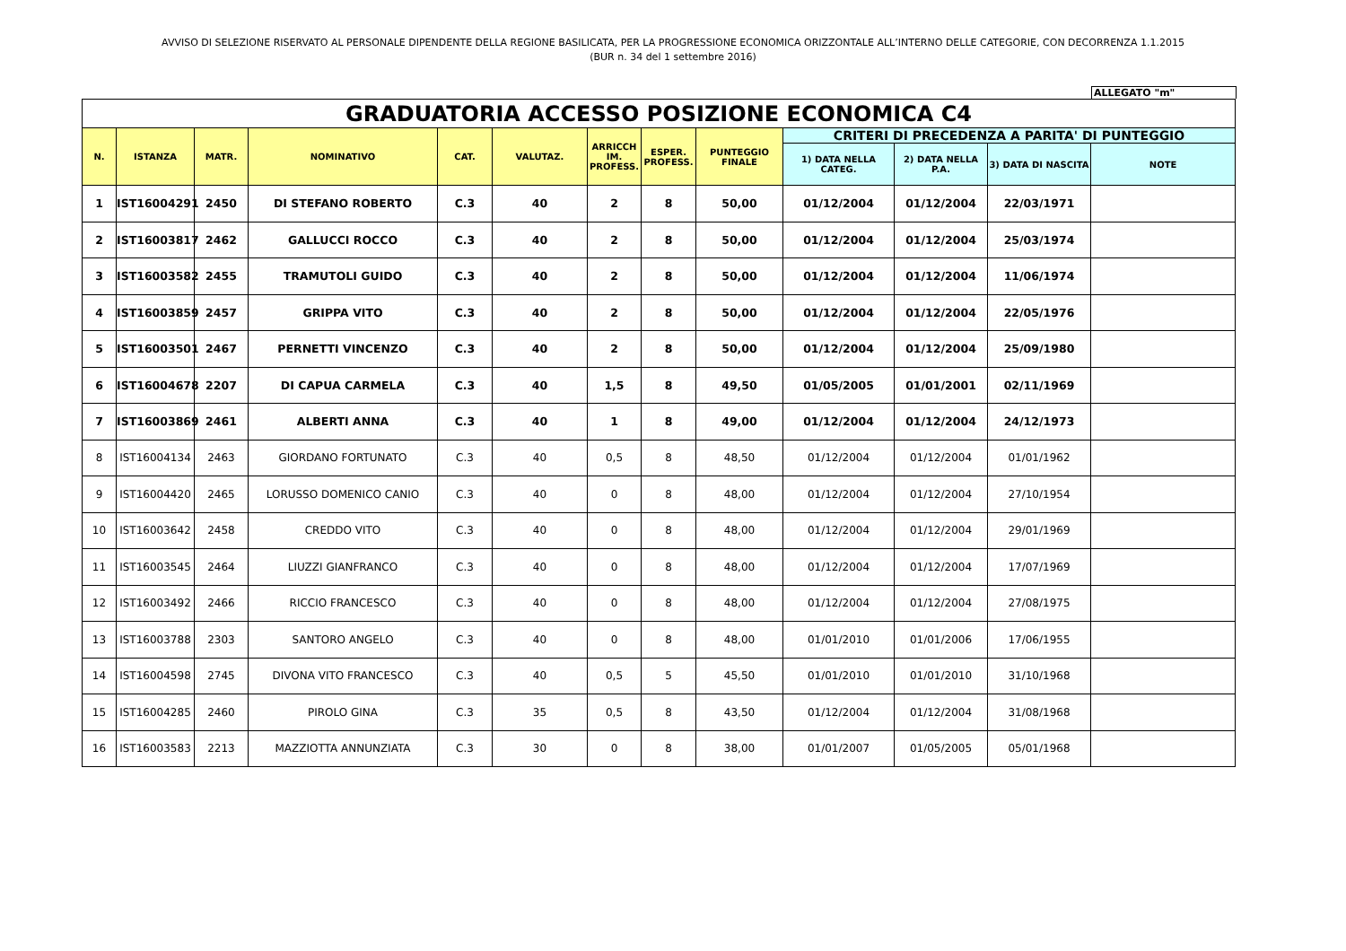AVVISO DI SELEZIONE RISERVATO AL PERSONALE DIPENDENTE DELLA REGIONE BASILICATA, PER LA PROGRESSIONE ECONOMICA ORIZZONTALE ALL’INTERNO DELLE CATEGORIE, CON DECORRENZA 1.1.2015
(BUR n. 34 del 1 settembre 2016)
ALLEGATO "m"
| GRADUATORIA ACCESSO POSIZIONE ECONOMICA C4 | | | | | | | | | | | | |
| N. | ISTANZA | MATR. | NOMINATIVO | CAT. | VALUTAZ. | ARRICCH IM. PROFESS. | ESPER. PROFESS. | PUNTEGGIO FINALE | CRITERI DI PRECEDENZA A PARITA' DI PUNTEGGIO | | | |
| | | | | | | | | | 1) DATA NELLA CATEG. | 2) DATA NELLA P.A. | 3) DATA DI NASCITA | NOTE |
| 1 | IST16004291 | 2450 | DI STEFANO ROBERTO | C.3 | 40 | 2 | 8 | 50,00 | 01/12/2004 | 01/12/2004 | 22/03/1971 | |
| 2 | IST16003817 | 2462 | GALLUCCI ROCCO | C.3 | 40 | 2 | 8 | 50,00 | 01/12/2004 | 01/12/2004 | 25/03/1974 | |
| 3 | IST16003582 | 2455 | TRAMUTOLI GUIDO | C.3 | 40 | 2 | 8 | 50,00 | 01/12/2004 | 01/12/2004 | 11/06/1974 | |
| 4 | IST16003859 | 2457 | GRIPPA VITO | C.3 | 40 | 2 | 8 | 50,00 | 01/12/2004 | 01/12/2004 | 22/05/1976 | |
| 5 | IST16003501 | 2467 | PERNETTI VINCENZO | C.3 | 40 | 2 | 8 | 50,00 | 01/12/2004 | 01/12/2004 | 25/09/1980 | |
| 6 | IST16004678 | 2207 | DI CAPUA CARMELA | C.3 | 40 | 1,5 | 8 | 49,50 | 01/05/2005 | 01/01/2001 | 02/11/1969 | |
| 7 | IST16003869 | 2461 | ALBERTI ANNA | C.3 | 40 | 1 | 8 | 49,00 | 01/12/2004 | 01/12/2004 | 24/12/1973 | |
| 8 | IST16004134 | 2463 | GIORDANO FORTUNATO | C.3 | 40 | 0,5 | 8 | 48,50 | 01/12/2004 | 01/12/2004 | 01/01/1962 | |
| 9 | IST16004420 | 2465 | LORUSSO DOMENICO CANIO | C.3 | 40 | 0 | 8 | 48,00 | 01/12/2004 | 01/12/2004 | 27/10/1954 | |
| 10 | IST16003642 | 2458 | CREDDO VITO | C.3 | 40 | 0 | 8 | 48,00 | 01/12/2004 | 01/12/2004 | 29/01/1969 | |
| 11 | IST16003545 | 2464 | LIUZZI GIANFRANCO | C.3 | 40 | 0 | 8 | 48,00 | 01/12/2004 | 01/12/2004 | 17/07/1969 | |
| 12 | IST16003492 | 2466 | RICCIO FRANCESCO | C.3 | 40 | 0 | 8 | 48,00 | 01/12/2004 | 01/12/2004 | 27/08/1975 | |
| 13 | IST16003788 | 2303 | SANTORO ANGELO | C.3 | 40 | 0 | 8 | 48,00 | 01/01/2010 | 01/01/2006 | 17/06/1955 | |
| 14 | IST16004598 | 2745 | DIVONA VITO FRANCESCO | C.3 | 40 | 0,5 | 5 | 45,50 | 01/01/2010 | 01/01/2010 | 31/10/1968 | |
| 15 | IST16004285 | 2460 | PIROLO GINA | C.3 | 35 | 0,5 | 8 | 43,50 | 01/12/2004 | 01/12/2004 | 31/08/1968 | |
| 16 | IST16003583 | 2213 | MAZZIOTTA ANNUNZIATA | C.3 | 30 | 0 | 8 | 38,00 | 01/01/2007 | 01/05/2005 | 05/01/1968 | |